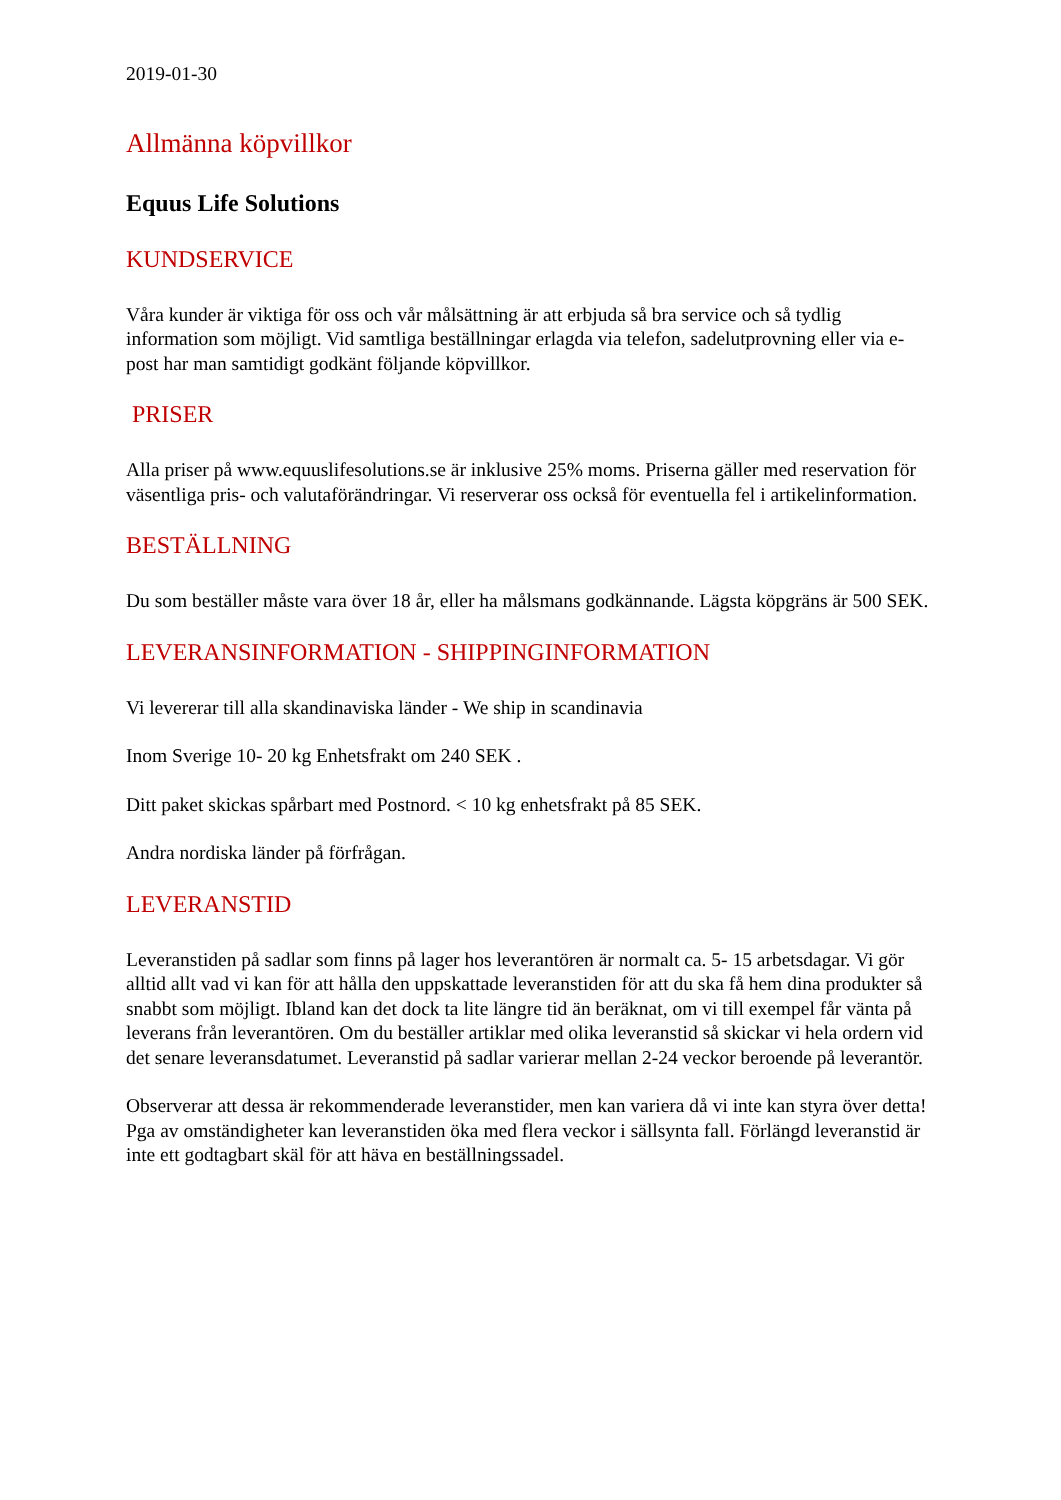2019-01-30
Allmänna köpvillkor
Equus Life Solutions
KUNDSERVICE
Våra kunder är viktiga för oss och vår målsättning är att erbjuda så bra service och så tydlig information som möjligt. Vid samtliga beställningar erlagda via telefon, sadelutprovning eller via e-post har man samtidigt godkänt följande köpvillkor.
PRISER
Alla priser på www.equuslifesolutions.se är inklusive 25% moms. Priserna gäller med reservation för väsentliga pris- och valutaförändringar. Vi reserverar oss också för eventuella fel i artikelinformation.
BESTÄLLNING
Du som beställer måste vara över 18 år, eller ha målsmans godkännande. Lägsta köpgräns är 500 SEK.
LEVERANSINFORMATION - SHIPPINGINFORMATION
Vi levererar till alla skandinaviska länder - We ship in scandinavia
Inom Sverige 10- 20 kg Enhetsfrakt om 240 SEK .
Ditt paket skickas spårbart med Postnord. < 10 kg enhetsfrakt på 85 SEK.
Andra nordiska länder på förfrågan.
LEVERANSTID
Leveranstiden på sadlar som finns på lager hos leverantören är normalt ca. 5- 15 arbetsdagar. Vi gör alltid allt vad vi kan för att hålla den uppskattade leveranstiden för att du ska få hem dina produkter så snabbt som möjligt. Ibland kan det dock ta lite längre tid än beräknat, om vi till exempel får vänta på leverans från leverantören. Om du beställer artiklar med olika leveranstid så skickar vi hela ordern vid det senare leveransdatumet. Leveranstid på sadlar varierar mellan 2-24 veckor beroende på leverantör.
Observerar att dessa är rekommenderade leveranstider, men kan variera då vi inte kan styra över detta! Pga av omständigheter kan leveranstiden öka med flera veckor i sällsynta fall. Förlängd leveranstid är inte ett godtagbart skäl för att häva en beställningssadel.